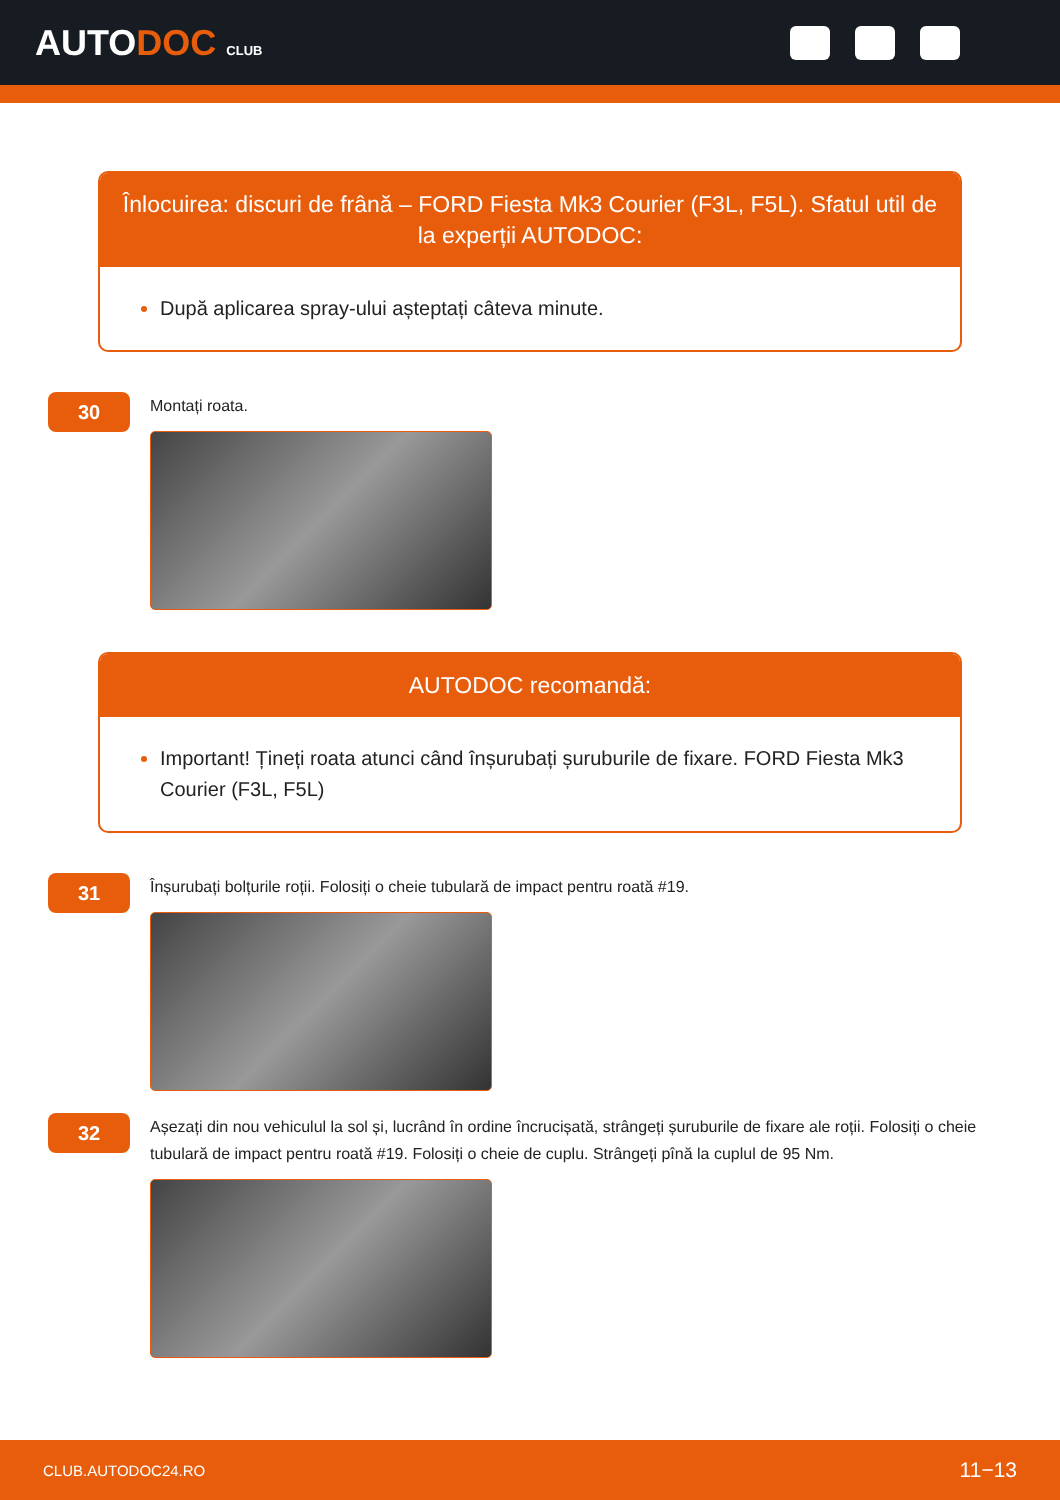AUTODOC CLUB
Înlocuirea: discuri de frână – FORD Fiesta Mk3 Courier (F3L, F5L). Sfatul util de la experții AUTODOC:
După aplicarea spray-ului așteptați câteva minute.
30
Montați roata.
AUTODOC recomandă:
Important! Țineți roata atunci când înșurubați șuruburile de fixare. FORD Fiesta Mk3 Courier (F3L, F5L)
31
Înșurubați bolțurile roții. Folosiți o cheie tubulară de impact pentru roată #19.
32
Așezați din nou vehiculul la sol și, lucrând în ordine încrucișată, strângeți șuruburile de fixare ale roții. Folosiți o cheie tubulară de impact pentru roată #19. Folosiți o cheie de cuplu. Strângeți pînă la cuplul de 95 Nm.
CLUB.AUTODOC24.RO 11−13